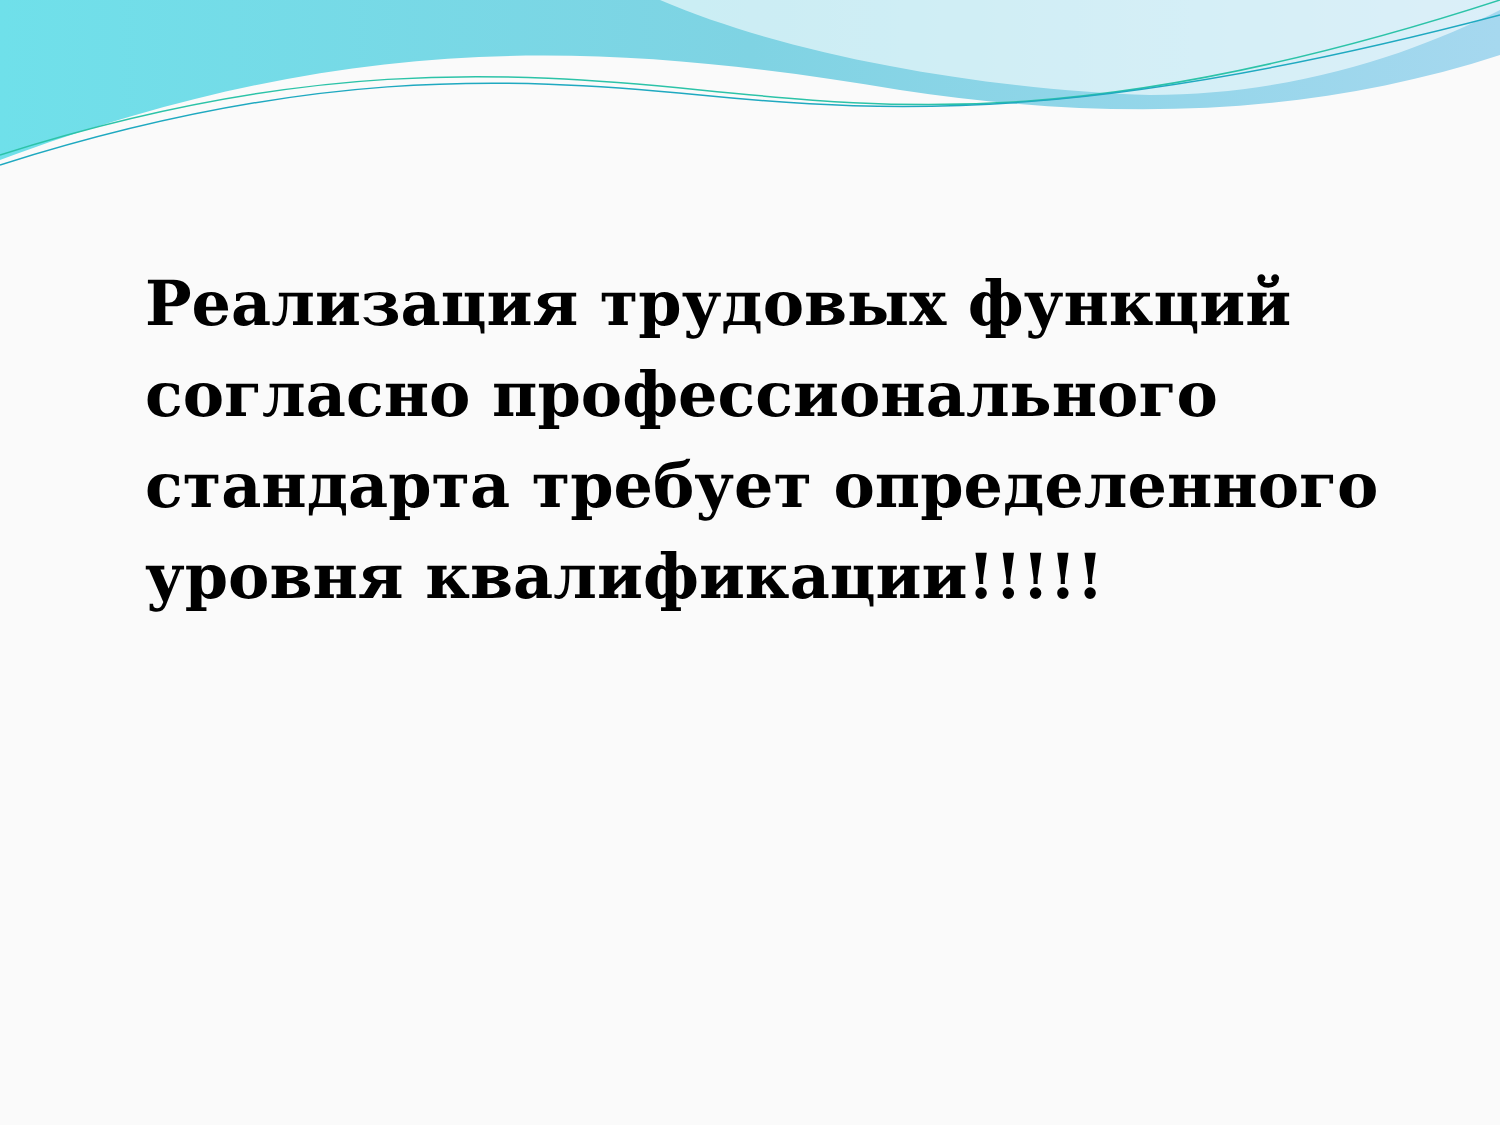Реализация трудовых функций согласно профессионального стандарта требует определенного уровня квалификации!!!!!